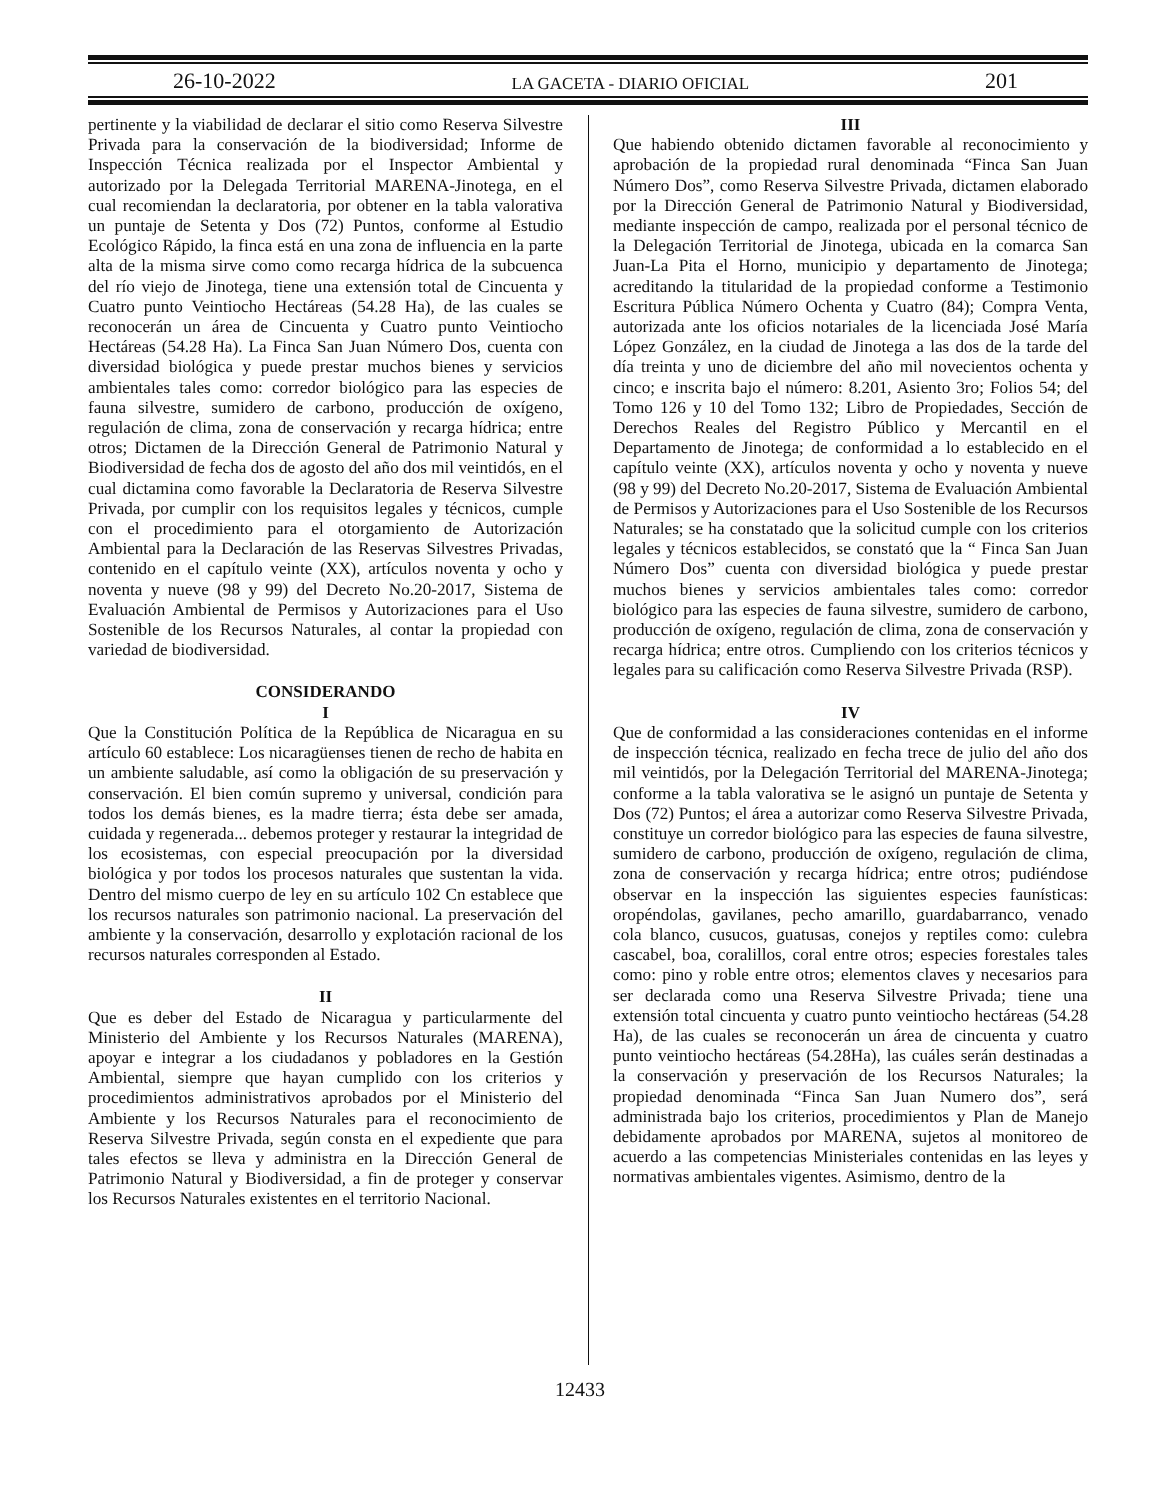26-10-2022 LA GACETA - DIARIO OFICIAL 201
pertinente y la viabilidad de declarar el sitio como Reserva Silvestre Privada para la conservación de la biodiversidad; Informe de Inspección Técnica realizada por el Inspector Ambiental y autorizado por la Delegada Territorial MARENA-Jinotega, en el cual recomiendan la declaratoria, por obtener en la tabla valorativa un puntaje de Setenta y Dos (72) Puntos, conforme al Estudio Ecológico Rápido, la finca está en una zona de influencia en la parte alta de la misma sirve como como recarga hídrica de la subcuenca del río viejo de Jinotega, tiene una extensión total de Cincuenta y Cuatro punto Veintiocho Hectáreas (54.28 Ha), de las cuales se reconocerán un área de Cincuenta y Cuatro punto Veintiocho Hectáreas (54.28 Ha). La Finca San Juan Número Dos, cuenta con diversidad biológica y puede prestar muchos bienes y servicios ambientales tales como: corredor biológico para las especies de fauna silvestre, sumidero de carbono, producción de oxígeno, regulación de clima, zona de conservación y recarga hídrica; entre otros; Dictamen de la Dirección General de Patrimonio Natural y Biodiversidad de fecha dos de agosto del año dos mil veintidós, en el cual dictamina como favorable la Declaratoria de Reserva Silvestre Privada, por cumplir con los requisitos legales y técnicos, cumple con el procedimiento para el otorgamiento de Autorización Ambiental para la Declaración de las Reservas Silvestres Privadas, contenido en el capítulo veinte (XX), artículos noventa y ocho y noventa y nueve (98 y 99) del Decreto No.20-2017, Sistema de Evaluación Ambiental de Permisos y Autorizaciones para el Uso Sostenible de los Recursos Naturales, al contar la propiedad con variedad de biodiversidad.
CONSIDERANDO
I
Que la Constitución Política de la República de Nicaragua en su artículo 60 establece: Los nicaragüenses tienen de recho de habita en un ambiente saludable, así como la obligación de su preservación y conservación. El bien común supremo y universal, condición para todos los demás bienes, es la madre tierra; ésta debe ser amada, cuidada y regenerada... debemos proteger y restaurar la integridad de los ecosistemas, con especial preocupación por la diversidad biológica y por todos los procesos naturales que sustentan la vida. Dentro del mismo cuerpo de ley en su artículo 102 Cn establece que los recursos naturales son patrimonio nacional. La preservación del ambiente y la conservación, desarrollo y explotación racional de los recursos naturales corresponden al Estado.
II
Que es deber del Estado de Nicaragua y particularmente del Ministerio del Ambiente y los Recursos Naturales (MARENA), apoyar e integrar a los ciudadanos y pobladores en la Gestión Ambiental, siempre que hayan cumplido con los criterios y procedimientos administrativos aprobados por el Ministerio del Ambiente y los Recursos Naturales para el reconocimiento de Reserva Silvestre Privada, según consta en el expediente que para tales efectos se lleva y administra en la Dirección General de Patrimonio Natural y Biodiversidad, a fin de proteger y conservar los Recursos Naturales existentes en el territorio Nacional.
III
Que habiendo obtenido dictamen favorable al reconocimiento y aprobación de la propiedad rural denominada “Finca San Juan Número Dos”, como Reserva Silvestre Privada, dictamen elaborado por la Dirección General de Patrimonio Natural y Biodiversidad, mediante inspección de campo, realizada por el personal técnico de la Delegación Territorial de Jinotega, ubicada en la comarca San Juan-La Pita el Horno, municipio y departamento de Jinotega; acreditando la titularidad de la propiedad conforme a Testimonio Escritura Pública Número Ochenta y Cuatro (84); Compra Venta, autorizada ante los oficios notariales de la licenciada José María López González, en la ciudad de Jinotega a las dos de la tarde del día treinta y uno de diciembre del año mil novecientos ochenta y cinco; e inscrita bajo el número: 8.201, Asiento 3ro; Folios 54; del Tomo 126 y 10 del Tomo 132; Libro de Propiedades, Sección de Derechos Reales del Registro Público y Mercantil en el Departamento de Jinotega; de conformidad a lo establecido en el capítulo veinte (XX), artículos noventa y ocho y noventa y nueve (98 y 99) del Decreto No.20-2017, Sistema de Evaluación Ambiental de Permisos y Autorizaciones para el Uso Sostenible de los Recursos Naturales; se ha constatado que la solicitud cumple con los criterios legales y técnicos establecidos, se constató que la “ Finca San Juan Número Dos” cuenta con diversidad biológica y puede prestar muchos bienes y servicios ambientales tales como: corredor biológico para las especies de fauna silvestre, sumidero de carbono, producción de oxígeno, regulación de clima, zona de conservación y recarga hídrica; entre otros. Cumpliendo con los criterios técnicos y legales para su calificación como Reserva Silvestre Privada (RSP).
IV
Que de conformidad a las consideraciones contenidas en el informe de inspección técnica, realizado en fecha trece de julio del año dos mil veintidós, por la Delegación Territorial del MARENA-Jinotega; conforme a la tabla valorativa se le asignó un puntaje de Setenta y Dos (72) Puntos; el área a autorizar como Reserva Silvestre Privada, constituye un corredor biológico para las especies de fauna silvestre, sumidero de carbono, producción de oxígeno, regulación de clima, zona de conservación y recarga hídrica; entre otros; pudiéndose observar en la inspección las siguientes especies faunísticas: oropéndolas, gavilanes, pecho amarillo, guardabarranco, venado cola blanco, cusucos, guatusas, conejos y reptiles como: culebra cascabel, boa, coralillos, coral entre otros; especies forestales tales como: pino y roble entre otros; elementos claves y necesarios para ser declarada como una Reserva Silvestre Privada; tiene una extensión total cincuenta y cuatro punto veintiocho hectáreas (54.28 Ha), de las cuales se reconocerán un área de cincuenta y cuatro punto veintiocho hectáreas (54.28Ha), las cuáles serán destinadas a la conservación y preservación de los Recursos Naturales; la propiedad denominada “Finca San Juan Numero dos”, será administrada bajo los criterios, procedimientos y Plan de Manejo debidamente aprobados por MARENA, sujetos al monitoreo de acuerdo a las competencias Ministeriales contenidas en las leyes y normativas ambientales vigentes. Asimismo, dentro de la
12433